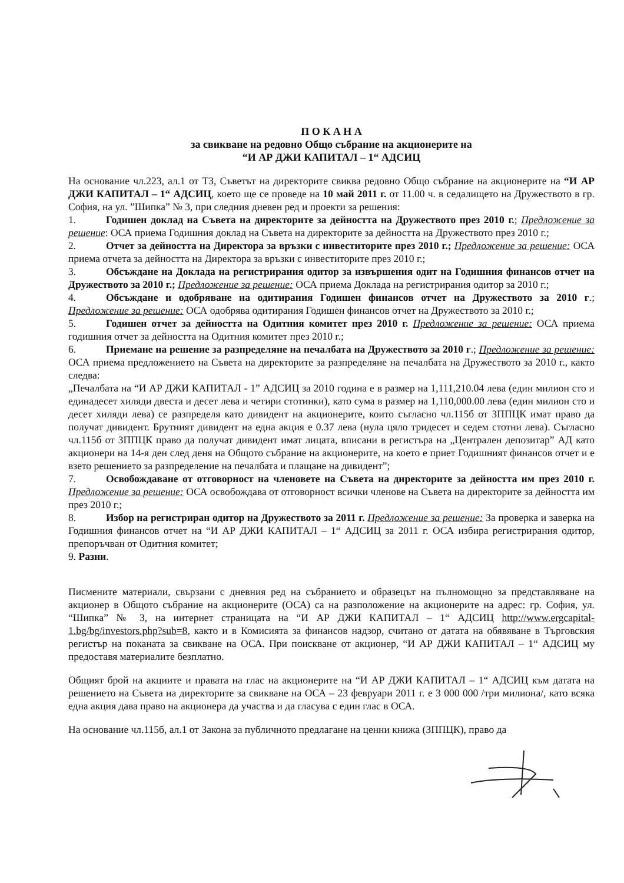П О К А Н А
за свикване на редовно Общо събрание на акционерите на
“И АР ДЖИ КАПИТАЛ – 1“ АДСИЦ
На основание чл.223, ал.1 от ТЗ, Съветът на директорите свиква редовно Общо събрание на акционерите на “И АР ДЖИ КАПИТАЛ – 1“ АДСИЦ, което ще се проведе на 10 май 2011 г. от 11.00 ч. в седалището на Дружеството в гр. София, на ул. ”Шипка” № 3, при следния дневен ред и проекти за решения:
1. Годишен доклад на Съвета на директорите за дейността на Дружеството през 2010 г.; Предложение за решение: ОСА приема Годишния доклад на Съвета на директорите за дейността на Дружеството през 2010 г.;
2. Отчет за дейността на Директора за връзки с инвеститорите през 2010 г.; Предложение за решение: ОСА приема отчета за дейността на Директора за връзки с инвеститорите през 2010 г.;
3. Обсъждане на Доклада на регистрирания одитор за извършения одит на Годишния финансов отчет на Дружеството за 2010 г.; Предложение за решение: ОСА приема Доклада на регистрирания одитор за 2010 г.;
4. Обсъждане и одобряване на одитирания Годишен финансов отчет на Дружеството за 2010 г.; Предложение за решение: ОСА одобрява одитирания Годишен финансов отчет на Дружеството за 2010 г.;
5. Годишен отчет за дейността на Одитния комитет през 2010 г. Предложение за решение: ОСА приема годишния отчет за дейността на Одитния комитет през 2010 г.;
6. Приемане на решение за разпределяне на печалбата на Дружеството за 2010 г.; Предложение за решение: ОСА приема предложението на Съвета на директорите за разпределяне на печалбата на Дружеството за 2010 г., както следва:
„Печалбата на “И АР ДЖИ КАПИТАЛ - 1” АДСИЦ за 2010 година е в размер на 1,111,210.04 лева (един милион сто и единадесет хиляди двеста и десет лева и четири стотинки), като сума в размер на 1,110,000.00 лева (един милион сто и десет хиляди лева) се разпределя като дивидент на акционерите, които съгласно чл.115б от ЗППЦК имат право да получат дивидент. Брутният дивидент на една акция е 0.37 лева (нула цяло тридесет и седем стотни лева). Съгласно чл.115б от ЗППЦК право да получат дивидент имат лицата, вписани в регистъра на „Централен депозитар” АД като акционери на 14-я ден след деня на Общото събрание на акционерите, на което е приет Годишният финансов отчет и е взето решението за разпределение на печалбата и плащане на дивидент”;
7. Освобождаване от отговорност на членовете на Съвета на директорите за дейността им през 2010 г. Предложение за решение: ОСА освобождава от отговорност всички членове на Съвета на директорите за дейността им през 2010 г.;
8. Избор на регистриран одитор на Дружеството за 2011 г. Предложение за решение: За проверка и заверка на Годишния финансов отчет на “И АР ДЖИ КАПИТАЛ – 1“ АДСИЦ за 2011 г. ОСА избира регистрирания одитор, препоръчван от Одитния комитет;
9. Разни.
Писмените материали, свързани с дневния ред на събранието и образецът на пълномощно за представляване на акционер в Общото събрание на акционерите (ОСА) са на разположение на акционерите на адрес: гр. София, ул. “Шипка” № 3, на интернет страницата на “И АР ДЖИ КАПИТАЛ – 1“ АДСИЦ http://www.ergcapital-1.bg/bg/investors.php?sub=8, както и в Комисията за финансов надзор, считано от датата на обявяване в Търговския регистър на поканата за свикване на ОСА. При поискване от акционер, “И АР ДЖИ КАПИТАЛ – 1“ АДСИЦ му предоставя материалите безплатно.
Общият брой на акциите и правата на глас на акционерите на “И АР ДЖИ КАПИТАЛ – 1“ АДСИЦ към датата на решението на Съвета на директорите за свикване на ОСА – 23 февруари 2011 г. е 3 000 000 /три милиона/, като всяка една акция дава право на акционера да участва и да гласува с един глас в ОСА.
На основание чл.115б, ал.1 от Закона за публичното предлагане на ценни книжа (ЗППЦК), право да